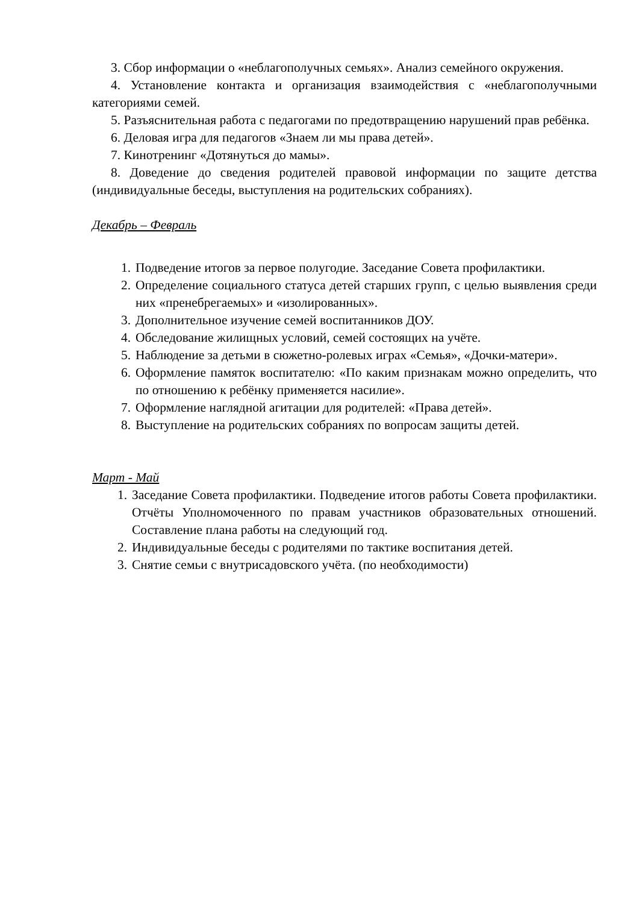3. Сбор информации о «неблагополучных семьях». Анализ семейного окружения.
4. Установление контакта и организация взаимодействия с «неблагополучными категориями семей.
5. Разъяснительная работа с педагогами по предотвращению нарушений прав ребёнка.
6. Деловая игра для педагогов «Знаем ли мы права детей».
7. Кинотренинг «Дотянуться до мамы».
8. Доведение до сведения родителей правовой информации по защите детства (индивидуальные беседы, выступления на родительских собраниях).
Декабрь – Февраль
1. Подведение итогов за первое полугодие. Заседание Совета профилактики.
2. Определение социального статуса детей старших групп, с целью выявления среди них «пренебрегаемых» и «изолированных».
3. Дополнительное изучение семей воспитанников ДОУ.
4. Обследование жилищных условий, семей состоящих на учёте.
5. Наблюдение за детьми в сюжетно-ролевых играх «Семья», «Дочки-матери».
6. Оформление памяток воспитателю: «По каким признакам можно определить, что по отношению к ребёнку применяется насилие».
7. Оформление наглядной агитации для родителей: «Права детей».
8. Выступление на родительских собраниях по вопросам защиты детей.
Март - Май
1. Заседание Совета профилактики. Подведение итогов работы Совета профилактики. Отчёты Уполномоченного по правам участников образовательных отношений. Составление плана работы на следующий год.
2. Индивидуальные беседы с родителями по тактике воспитания детей.
3. Снятие семьи с внутрисадовского учёта. (по необходимости)